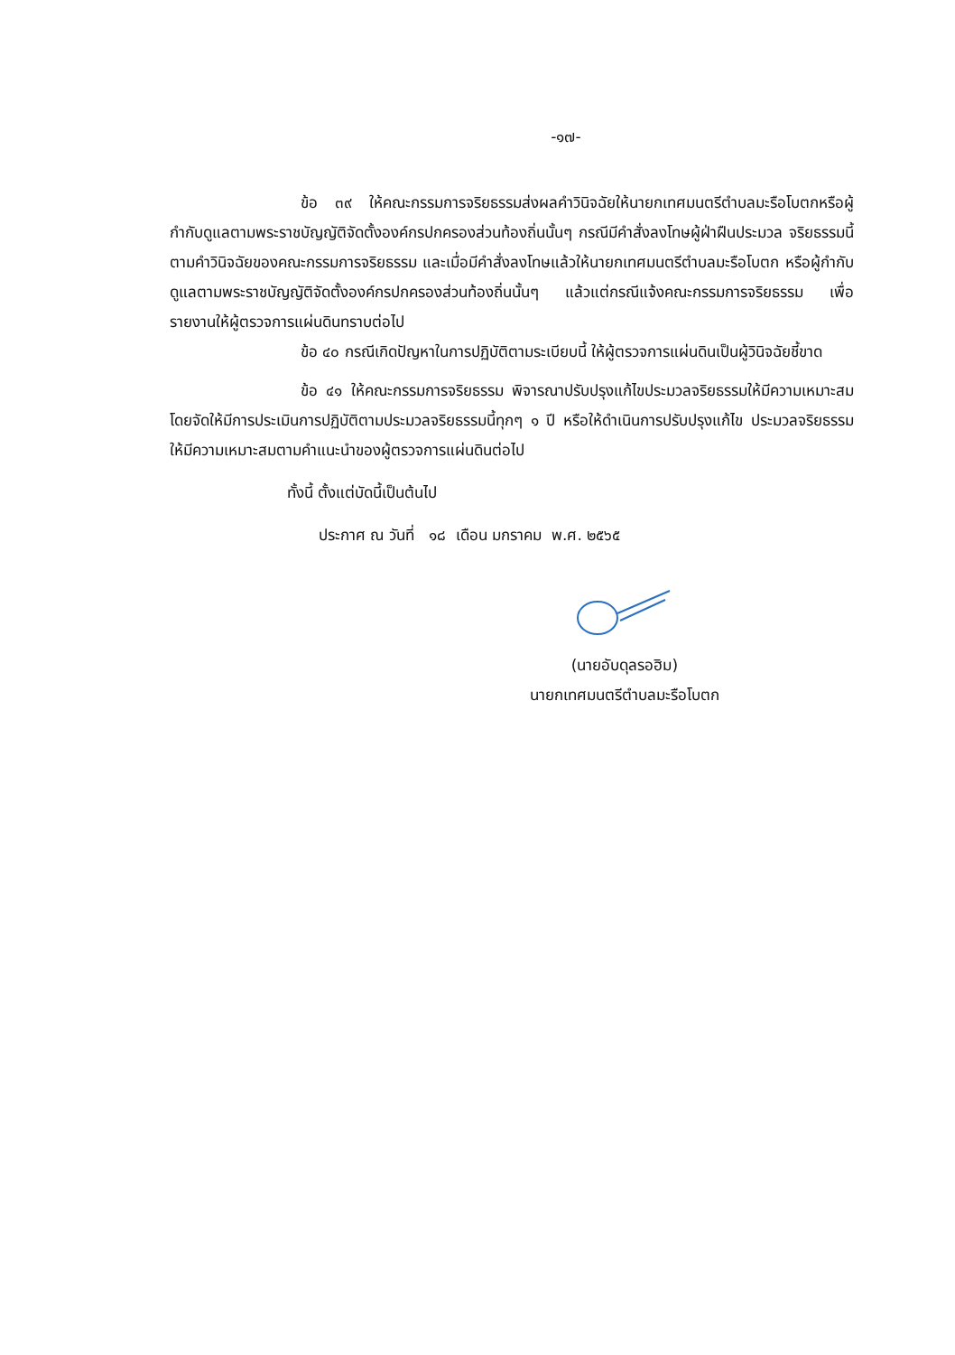-๑๗-
ข้อ ๓๙ ให้คณะกรรมการจริยธรรมส่งผลคำวินิจฉัยให้นายกเทศมนตรีตำบลมะรือโบตกหรือผู้กำกับดูแลตามพระราชบัญญัติจัดตั้งองค์กรปกครองส่วนท้องถิ่นนั้นๆ กรณีมีคำสั่งลงโทษผู้ฝ่าฝืนประมวล จริยธรรมนี้ตามคำวินิจฉัยของคณะกรรมการจริยธรรม และเมื่อมีคำสั่งลงโทษแล้วให้นายกเทศมนตรีตำบลมะรือโบตก หรือผู้กำกับดูแลตามพระราชบัญญัติจัดตั้งองค์กรปกครองส่วนท้องถิ่นนั้นๆ แล้วแต่กรณีแจ้งคณะกรรมการจริยธรรม เพื่อรายงานให้ผู้ตรวจการแผ่นดินทราบต่อไป
ข้อ ๔๐ กรณีเกิดปัญหาในการปฏิบัติตามระเบียบนี้ ให้ผู้ตรวจการแผ่นดินเป็นผู้วินิจฉัยชี้ขาด
ข้อ ๔๑ ให้คณะกรรมการจริยธรรม พิจารณาปรับปรุงแก้ไขประมวลจริยธรรมให้มีความเหมาะสม โดยจัดให้มีการประเมินการปฏิบัติตามประมวลจริยธรรมนี้ทุกๆ ๑ ปี หรือให้ดำเนินการปรับปรุงแก้ไข ประมวลจริยธรรมให้มีความเหมาะสมตามคำแนะนำของผู้ตรวจการแผ่นดินต่อไป
ทั้งนี้ ตั้งแต่บัดนี้เป็นต้นไป
ประกาศ ณ วันที่ ๑๘ เดือน มกราคม พ.ศ. ๒๕๖๕
(นายอับดุลรอฮิม)
นายกเทศมนตรีตำบลมะรือโบตก